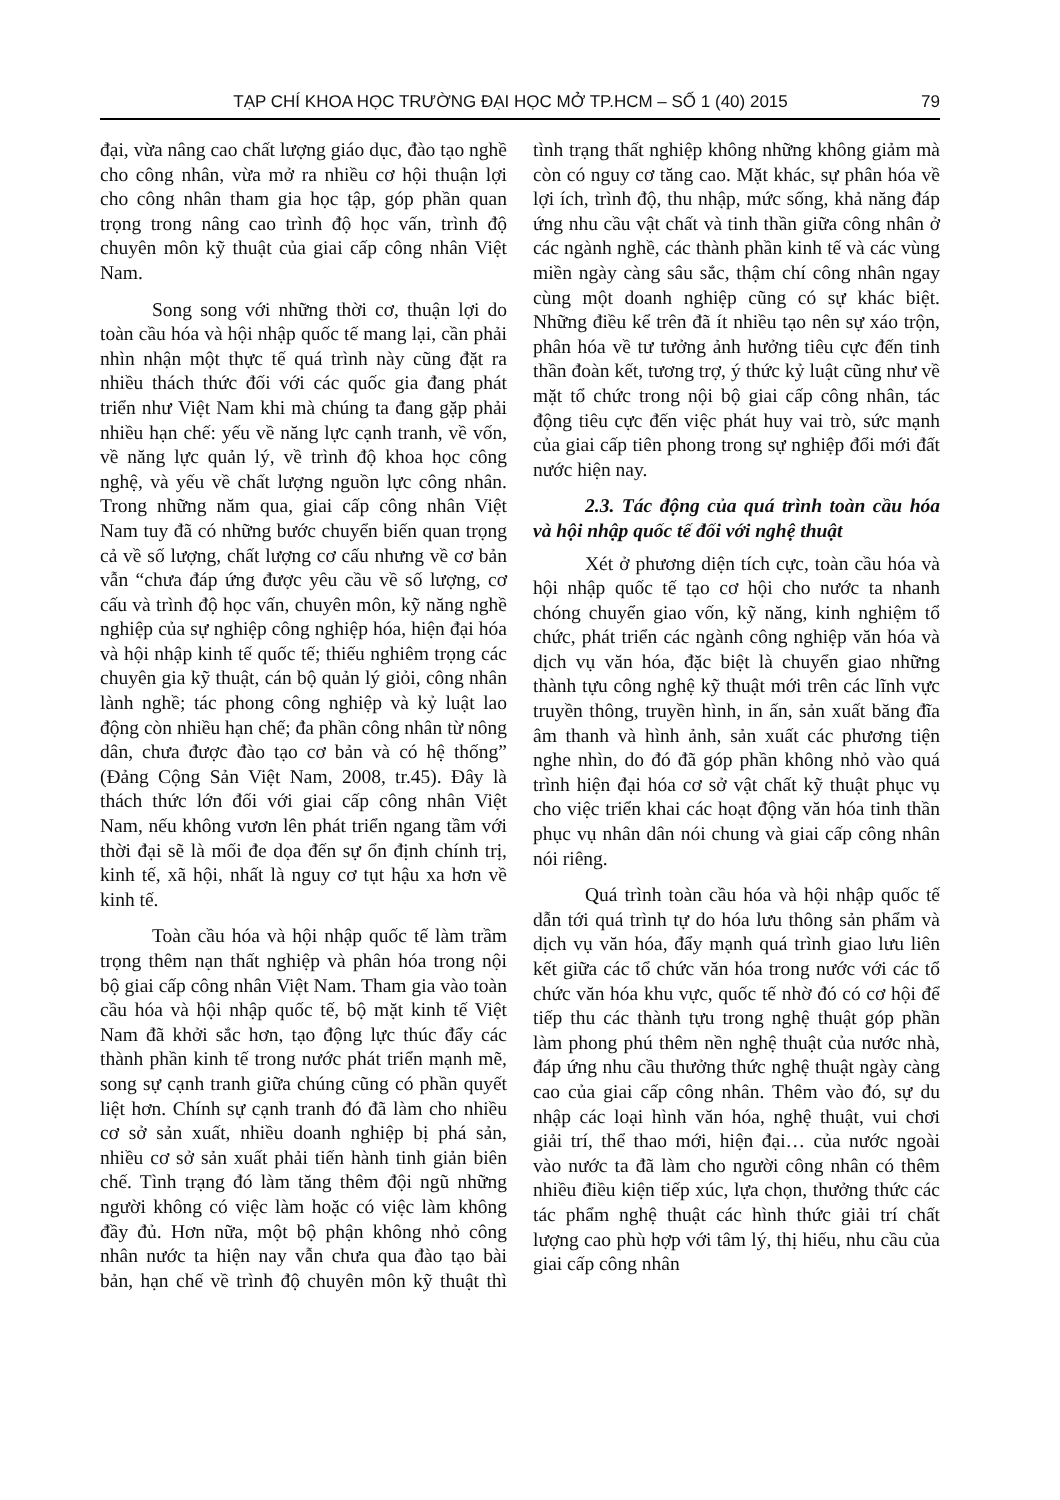TẠP CHÍ KHOA HỌC TRƯỜNG ĐẠI HỌC MỞ TP.HCM – SỐ 1 (40) 2015 79
đại, vừa nâng cao chất lượng giáo dục, đào tạo nghề cho công nhân, vừa mở ra nhiều cơ hội thuận lợi cho công nhân tham gia học tập, góp phần quan trọng trong nâng cao trình độ học vấn, trình độ chuyên môn kỹ thuật của giai cấp công nhân Việt Nam.
Song song với những thời cơ, thuận lợi do toàn cầu hóa và hội nhập quốc tế mang lại, cần phải nhìn nhận một thực tế quá trình này cũng đặt ra nhiều thách thức đối với các quốc gia đang phát triển như Việt Nam khi mà chúng ta đang gặp phải nhiều hạn chế: yếu về năng lực cạnh tranh, về vốn, về năng lực quản lý, về trình độ khoa học công nghệ, và yếu về chất lượng nguồn lực công nhân. Trong những năm qua, giai cấp công nhân Việt Nam tuy đã có những bước chuyển biến quan trọng cả về số lượng, chất lượng cơ cấu nhưng về cơ bản vẫn “chưa đáp ứng được yêu cầu về số lượng, cơ cấu và trình độ học vấn, chuyên môn, kỹ năng nghề nghiệp của sự nghiệp công nghiệp hóa, hiện đại hóa và hội nhập kinh tế quốc tế; thiếu nghiêm trọng các chuyên gia kỹ thuật, cán bộ quản lý giỏi, công nhân lành nghề; tác phong công nghiệp và kỷ luật lao động còn nhiều hạn chế; đa phần công nhân từ nông dân, chưa được đào tạo cơ bản và có hệ thống” (Đảng Cộng Sản Việt Nam, 2008, tr.45). Đây là thách thức lớn đối với giai cấp công nhân Việt Nam, nếu không vươn lên phát triển ngang tầm với thời đại sẽ là mối đe dọa đến sự ổn định chính trị, kinh tế, xã hội, nhất là nguy cơ tụt hậu xa hơn về kinh tế.
Toàn cầu hóa và hội nhập quốc tế làm trầm trọng thêm nạn thất nghiệp và phân hóa trong nội bộ giai cấp công nhân Việt Nam. Tham gia vào toàn cầu hóa và hội nhập quốc tế, bộ mặt kinh tế Việt Nam đã khởi sắc hơn, tạo động lực thúc đẩy các thành phần kinh tế trong nước phát triển mạnh mẽ, song sự cạnh tranh giữa chúng cũng có phần quyết liệt hơn. Chính sự cạnh tranh đó đã làm cho nhiều cơ sở sản xuất, nhiều doanh nghiệp bị phá sản, nhiều cơ sở sản xuất phải tiến hành tinh giản biên chế. Tình trạng đó làm tăng thêm đội ngũ những người không có việc làm hoặc có việc làm không đầy đủ. Hơn nữa, một bộ phận không nhỏ công nhân nước ta hiện nay vẫn chưa qua đào tạo bài bản, hạn chế về trình độ chuyên môn kỹ thuật thì tình trạng thất nghiệp không những không giảm mà còn có nguy cơ tăng cao. Mặt khác, sự phân hóa về lợi ích, trình độ, thu nhập, mức sống, khả năng đáp ứng nhu cầu vật chất và tinh thần giữa công nhân ở các ngành nghề, các thành phần kinh tế và các vùng miền ngày càng sâu sắc, thậm chí công nhân ngay cùng một doanh nghiệp cũng có sự khác biệt. Những điều kể trên đã ít nhiều tạo nên sự xáo trộn, phân hóa về tư tưởng ảnh hưởng tiêu cực đến tinh thần đoàn kết, tương trợ, ý thức kỷ luật cũng như về mặt tổ chức trong nội bộ giai cấp công nhân, tác động tiêu cực đến việc phát huy vai trò, sức mạnh của giai cấp tiên phong trong sự nghiệp đổi mới đất nước hiện nay.
2.3. Tác động của quá trình toàn cầu hóa và hội nhập quốc tế đối với nghệ thuật
Xét ở phương diện tích cực, toàn cầu hóa và hội nhập quốc tế tạo cơ hội cho nước ta nhanh chóng chuyển giao vốn, kỹ năng, kinh nghiệm tổ chức, phát triển các ngành công nghiệp văn hóa và dịch vụ văn hóa, đặc biệt là chuyển giao những thành tựu công nghệ kỹ thuật mới trên các lĩnh vực truyền thông, truyền hình, in ấn, sản xuất băng đĩa âm thanh và hình ảnh, sản xuất các phương tiện nghe nhìn, do đó đã góp phần không nhỏ vào quá trình hiện đại hóa cơ sở vật chất kỹ thuật phục vụ cho việc triển khai các hoạt động văn hóa tinh thần phục vụ nhân dân nói chung và giai cấp công nhân nói riêng.
Quá trình toàn cầu hóa và hội nhập quốc tế dẫn tới quá trình tự do hóa lưu thông sản phẩm và dịch vụ văn hóa, đẩy mạnh quá trình giao lưu liên kết giữa các tổ chức văn hóa trong nước với các tổ chức văn hóa khu vực, quốc tế nhờ đó có cơ hội để tiếp thu các thành tựu trong nghệ thuật góp phần làm phong phú thêm nền nghệ thuật của nước nhà, đáp ứng nhu cầu thưởng thức nghệ thuật ngày càng cao của giai cấp công nhân. Thêm vào đó, sự du nhập các loại hình văn hóa, nghệ thuật, vui chơi giải trí, thể thao mới, hiện đại… của nước ngoài vào nước ta đã làm cho người công nhân có thêm nhiều điều kiện tiếp xúc, lựa chọn, thưởng thức các tác phẩm nghệ thuật các hình thức giải trí chất lượng cao phù hợp với tâm lý, thị hiếu, nhu cầu của giai cấp công nhân